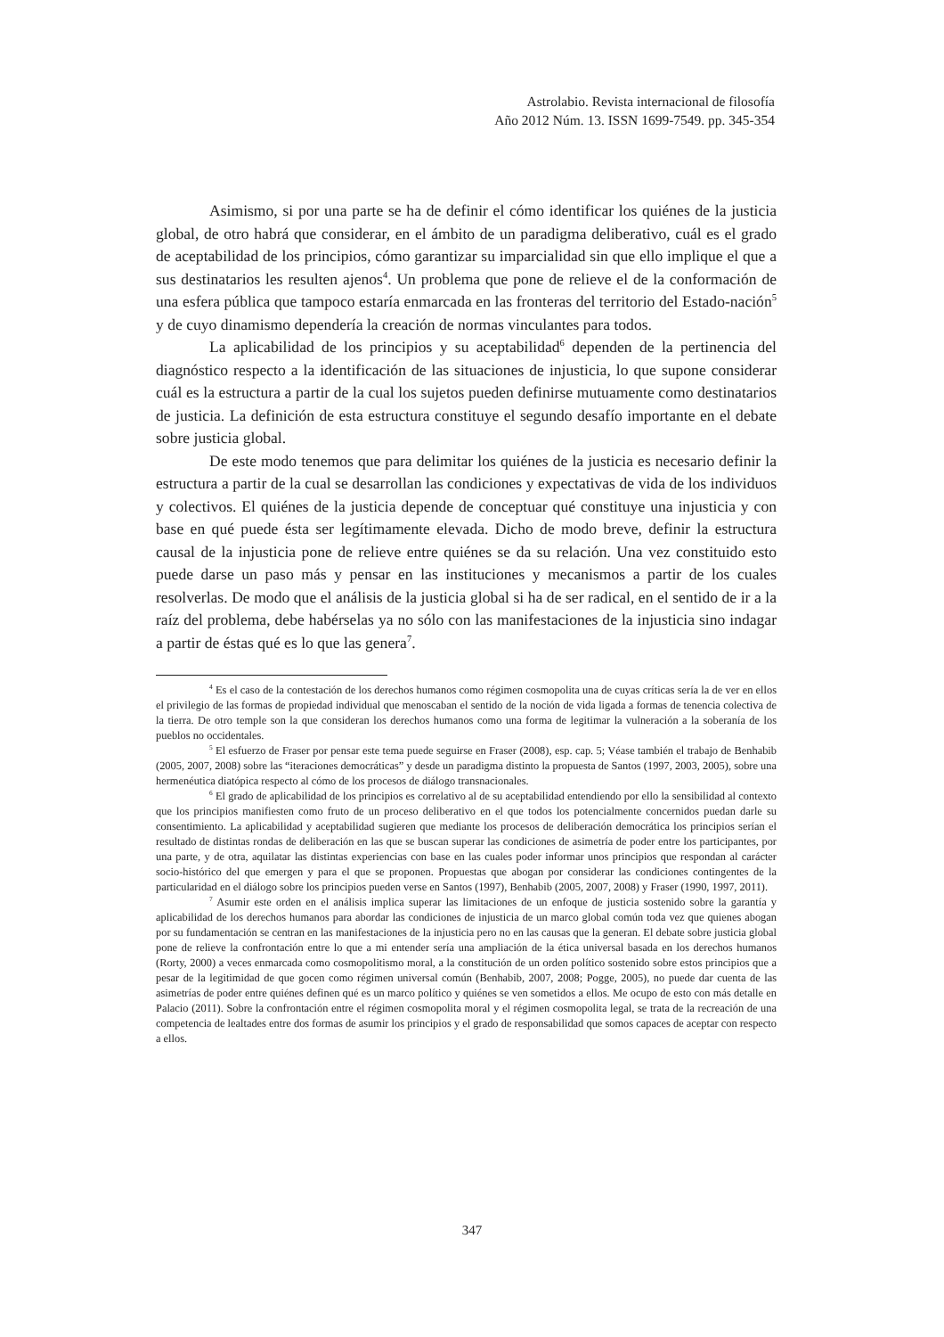Astrolabio. Revista internacional de filosofía
Año 2012 Núm. 13. ISSN 1699-7549. pp. 345-354
Asimismo, si por una parte se ha de definir el cómo identificar los quiénes de la justicia global, de otro habrá que considerar, en el ámbito de un paradigma deliberativo, cuál es el grado de aceptabilidad de los principios, cómo garantizar su imparcialidad sin que ello implique el que a sus destinatarios les resulten ajenos<sup>4</sup>. Un problema que pone de relieve el de la conformación de una esfera pública que tampoco estaría enmarcada en las fronteras del territorio del Estado-nación<sup>5</sup> y de cuyo dinamismo dependería la creación de normas vinculantes para todos.
La aplicabilidad de los principios y su aceptabilidad<sup>6</sup> dependen de la pertinencia del diagnóstico respecto a la identificación de las situaciones de injusticia, lo que supone considerar cuál es la estructura a partir de la cual los sujetos pueden definirse mutuamente como destinatarios de justicia. La definición de esta estructura constituye el segundo desafío importante en el debate sobre justicia global.
De este modo tenemos que para delimitar los quiénes de la justicia es necesario definir la estructura a partir de la cual se desarrollan las condiciones y expectativas de vida de los individuos y colectivos. El quiénes de la justicia depende de conceptuar qué constituye una injusticia y con base en qué puede ésta ser legítimamente elevada. Dicho de modo breve, definir la estructura causal de la injusticia pone de relieve entre quiénes se da su relación. Una vez constituido esto puede darse un paso más y pensar en las instituciones y mecanismos a partir de los cuales resolverlas. De modo que el análisis de la justicia global si ha de ser radical, en el sentido de ir a la raíz del problema, debe habérselas ya no sólo con las manifestaciones de la injusticia sino indagar a partir de éstas qué es lo que las genera<sup>7</sup>.
<sup>4</sup> Es el caso de la contestación de los derechos humanos como régimen cosmopolita una de cuyas críticas sería la de ver en ellos el privilegio de las formas de propiedad individual que menoscaban el sentido de la noción de vida ligada a formas de tenencia colectiva de la tierra. De otro temple son la que consideran los derechos humanos como una forma de legitimar la vulneración a la soberanía de los pueblos no occidentales.
<sup>5</sup> El esfuerzo de Fraser por pensar este tema puede seguirse en Fraser (2008), esp. cap. 5; Véase también el trabajo de Benhabib (2005, 2007, 2008) sobre las “iteraciones democráticas” y desde un paradigma distinto la propuesta de Santos (1997, 2003, 2005), sobre una hermenéutica diatópica respecto al cómo de los procesos de diálogo transnacionales.
<sup>6</sup> El grado de aplicabilidad de los principios es correlativo al de su aceptabilidad entendiendo por ello la sensibilidad al contexto que los principios manifiesten como fruto de un proceso deliberativo en el que todos los potencialmente concernidos puedan darle su consentimiento. La aplicabilidad y aceptabilidad sugieren que mediante los procesos de deliberación democrática los principios serían el resultado de distintas rondas de deliberación en las que se buscan superar las condiciones de asimetría de poder entre los participantes, por una parte, y de otra, aquilatar las distintas experiencias con base en las cuales poder informar unos principios que respondan al carácter socio-histórico del que emergen y para el que se proponen. Propuestas que abogan por considerar las condiciones contingentes de la particularidad en el diálogo sobre los principios pueden verse en Santos (1997), Benhabib (2005, 2007, 2008) y Fraser (1990, 1997, 2011).
<sup>7</sup> Asumir este orden en el análisis implica superar las limitaciones de un enfoque de justicia sostenido sobre la garantía y aplicabilidad de los derechos humanos para abordar las condiciones de injusticia de un marco global común toda vez que quienes abogan por su fundamentación se centran en las manifestaciones de la injusticia pero no en las causas que la generan. El debate sobre justicia global pone de relieve la confrontación entre lo que a mi entender sería una ampliación de la ética universal basada en los derechos humanos (Rorty, 2000) a veces enmarcada como cosmopolitismo moral, a la constitución de un orden político sostenido sobre estos principios que a pesar de la legitimidad de que gocen como régimen universal común (Benhabib, 2007, 2008; Pogge, 2005), no puede dar cuenta de las asimetrías de poder entre quiénes definen qué es un marco político y quiénes se ven sometidos a ellos. Me ocupo de esto con más detalle en Palacio (2011). Sobre la confrontación entre el régimen cosmopolita moral y el régimen cosmopolita legal, se trata de la recreación de una competencia de lealtades entre dos formas de asumir los principios y el grado de responsabilidad que somos capaces de aceptar con respecto a ellos.
347